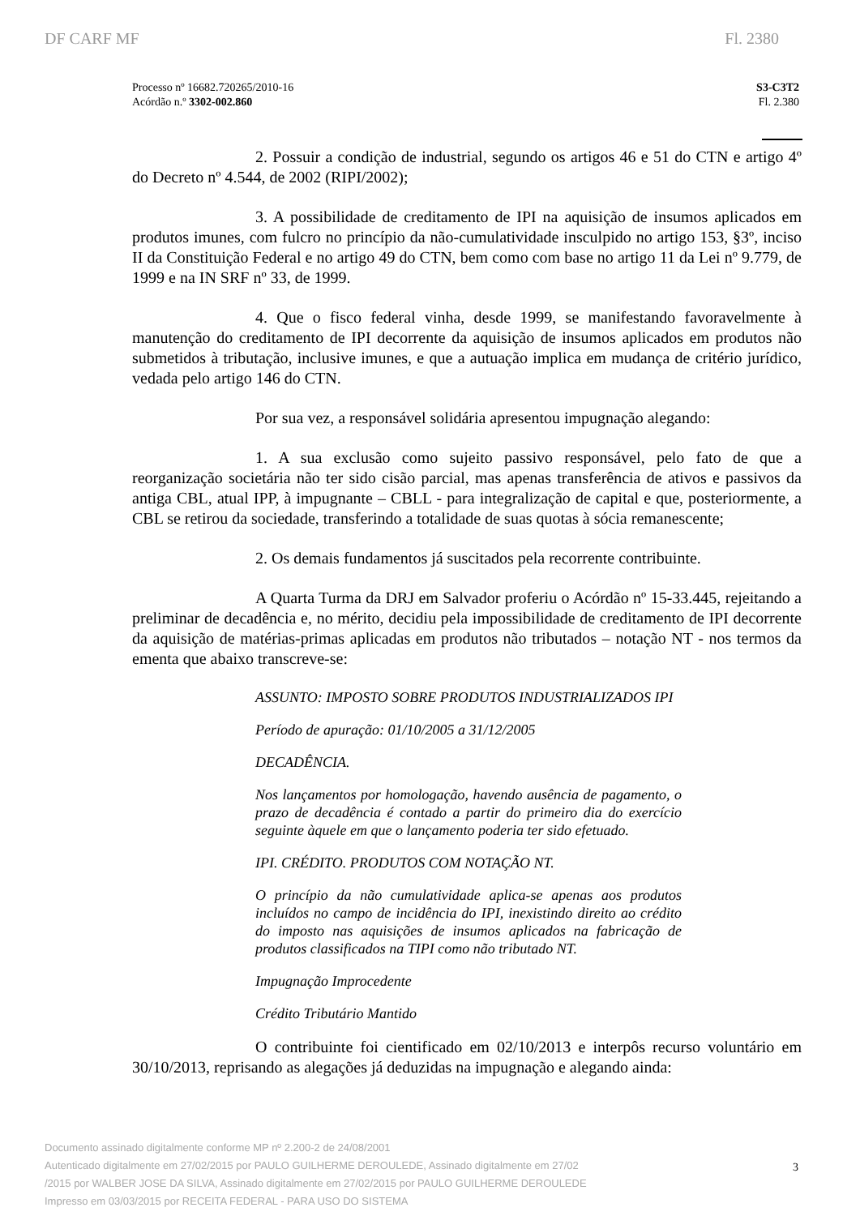DF CARF MF Fl. 2380
Processo nº 16682.720265/2010-16
Acórdão n.º 3302-002.860
S3-C3T2
Fl. 2.380
2. Possuir a condição de industrial, segundo os artigos 46 e 51 do CTN e artigo 4º do Decreto nº 4.544, de 2002 (RIPI/2002);
3. A possibilidade de creditamento de IPI na aquisição de insumos aplicados em produtos imunes, com fulcro no princípio da não-cumulatividade insculpido no artigo 153, §3º, inciso II da Constituição Federal e no artigo 49 do CTN, bem como com base no artigo 11 da Lei nº 9.779, de 1999 e na IN SRF nº 33, de 1999.
4. Que o fisco federal vinha, desde 1999, se manifestando favoravelmente à manutenção do creditamento de IPI decorrente da aquisição de insumos aplicados em produtos não submetidos à tributação, inclusive imunes, e que a autuação implica em mudança de critério jurídico, vedada pelo artigo 146 do CTN.
Por sua vez, a responsável solidária apresentou impugnação alegando:
1. A sua exclusão como sujeito passivo responsável, pelo fato de que a reorganização societária não ter sido cisão parcial, mas apenas transferência de ativos e passivos da antiga CBL, atual IPP, à impugnante – CBLL - para integralização de capital e que, posteriormente, a CBL se retirou da sociedade, transferindo a totalidade de suas quotas à sócia remanescente;
2. Os demais fundamentos já suscitados pela recorrente contribuinte.
A Quarta Turma da DRJ em Salvador proferiu o Acórdão nº 15-33.445, rejeitando a preliminar de decadência e, no mérito, decidiu pela impossibilidade de creditamento de IPI decorrente da aquisição de matérias-primas aplicadas em produtos não tributados – notação NT - nos termos da ementa que abaixo transcreve-se:
ASSUNTO: IMPOSTO SOBRE PRODUTOS INDUSTRIALIZADOS IPI
Período de apuração: 01/10/2005 a 31/12/2005
DECADÊNCIA.
Nos lançamentos por homologação, havendo ausência de pagamento, o prazo de decadência é contado a partir do primeiro dia do exercício seguinte àquele em que o lançamento poderia ter sido efetuado.
IPI. CRÉDITO. PRODUTOS COM NOTAÇÃO NT.
O princípio da não cumulatividade aplica-se apenas aos produtos incluídos no campo de incidência do IPI, inexistindo direito ao crédito do imposto nas aquisições de insumos aplicados na fabricação de produtos classificados na TIPI como não tributado NT.
Impugnação Improcedente
Crédito Tributário Mantido
O contribuinte foi cientificado em 02/10/2013 e interpôs recurso voluntário em 30/10/2013, reprisando as alegações já deduzidas na impugnação e alegando ainda:
Documento assinado digitalmente conforme MP nº 2.200-2 de 24/08/2001
Autenticado digitalmente em 27/02/2015 por PAULO GUILHERME DEROULEDE, Assinado digitalmente em 27/02
/2015 por WALBER JOSE DA SILVA, Assinado digitalmente em 27/02/2015 por PAULO GUILHERME DEROULEDE
Impresso em 03/03/2015 por RECEITA FEDERAL - PARA USO DO SISTEMA
3